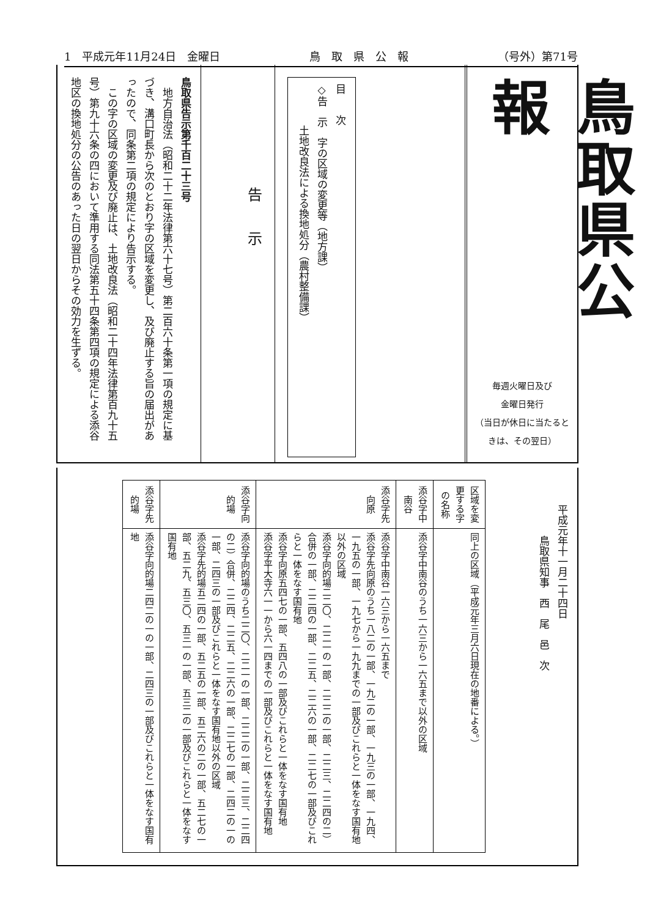1　平成元年11月24日　金曜日 鳥　取　県　公　報 （号外）第71号
鳥取県公報
毎週火曜日及び
金曜日発行
（当日が休日に当たるときは、その翌日）
目　　次
◇告　示　字の区域の変更等（地方課）
　　　　土地改良法による換地処分（農村整備課）
告　　示
鳥取県告示第千百二十三号
　地方自治法（昭和二十二年法律第六十七号）第二百六十条第一項の規定に基づき、溝口町長から次のとおり字の区域を変更し、及び廃止する旨の届出があったので、同条第二項の規定により告示する。
　この字の区域の変更及び廃止は、土地改良法（昭和二十四年法律第百九十五号）第九十六条の四において準用する同法第五十四条第四項の規定による添谷地区の換地処分の公告のあった日の翌日からその効力を生ずる。
平成元年十一月二十四日
　　　鳥取県知事　西　尾　邑　次
| 区域を変更する字の名称 | 同上の区域（平成元年三月六日現在の地番による。） |
| 添谷字中南谷 | 添谷字中南谷のうち一六三から一六五まで以外の区域 |
| 添谷字先向原 | 添谷字中南谷一六三から一六五まで 添谷字先向原のうち一八二の一部、一九二の一部、一九三の一部、一九四、一九五の一部、一九七から一九九までの一部及びこれらと一体をなす国有地以外の区域 添谷字向的場二二〇、二二一の一部、二二二の一部、二二三、二二四の二）合併の一部、二二四の一部、二二五、二二六の一部、二二七の一部及びこれらと一体をなす国有地 添谷字向原五四七の一部、五四八の一部及びこれらと一体をなす国有地 添谷字平大寺六一一から六一四までの一部及びこれらと一体をなす国有地 |
| 添谷字向的場 | 添谷字向的場のうち二二〇、二二一の一部、二二二の一部、二二三、二二四の二）合併、二二四、二二五、二二六の一部、二二七の一部、二四二の一の一部、二四三の一部及びこれらと一体をなす国有地以外の区域 添谷字先的場五二四の一部、五二五の一部、五二六の二の一部、五二七の一部、五二九、五三〇、五三一の一部、五三二の一部及びこれらと一体をなす国有地 |
| 添谷字先的場 | 添谷字向的場二四二の一の一部、二四三の一部及びこれらと一体をなす国有地 |